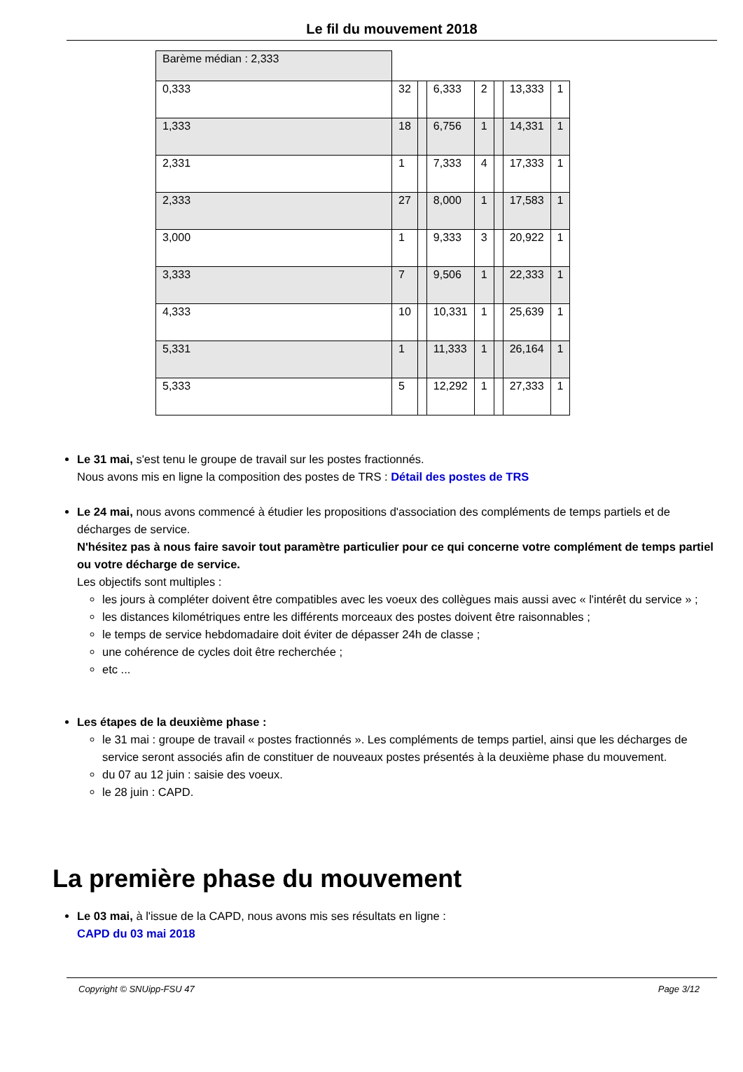Le fil du mouvement 2018
| Barème médian : 2,333 | | | | | | | |
| 0,333 | 32 | | 6,333 | 2 | | 13,333 | 1 |
| 1,333 | 18 | | 6,756 | 1 | | 14,331 | 1 |
| 2,331 | 1 | | 7,333 | 4 | | 17,333 | 1 |
| 2,333 | 27 | | 8,000 | 1 | | 17,583 | 1 |
| 3,000 | 1 | | 9,333 | 3 | | 20,922 | 1 |
| 3,333 | 7 | | 9,506 | 1 | | 22,333 | 1 |
| 4,333 | 10 | | 10,331 | 1 | | 25,639 | 1 |
| 5,331 | 1 | | 11,333 | 1 | | 26,164 | 1 |
| 5,333 | 5 | | 12,292 | 1 | | 27,333 | 1 |
Le 31 mai, s'est tenu le groupe de travail sur les postes fractionnés.
Nous avons mis en ligne la composition des postes de TRS : Détail des postes de TRS
Le 24 mai, nous avons commencé à étudier les propositions d'association des compléments de temps partiels et de décharges de service.
N'hésitez pas à nous faire savoir tout paramètre particulier pour ce qui concerne votre complément de temps partiel ou votre décharge de service.
Les objectifs sont multiples :
les jours à compléter doivent être compatibles avec les voeux des collègues mais aussi avec « l'intérêt du service » ;
les distances kilométriques entre les différents morceaux des postes doivent être raisonnables ;
le temps de service hebdomadaire doit éviter de dépasser 24h de classe ;
une cohérence de cycles doit être recherchée ;
etc ...
Les étapes de la deuxième phase :
le 31 mai : groupe de travail « postes fractionnés ». Les compléments de temps partiel, ainsi que les décharges de service seront associés afin de constituer de nouveaux postes présentés à la deuxième phase du mouvement.
du 07 au 12 juin : saisie des voeux.
le 28 juin : CAPD.
La première phase du mouvement
Le 03 mai, à l'issue de la CAPD, nous avons mis ses résultats en ligne :
CAPD du 03 mai 2018
Copyright © SNUipp-FSU 47 Page 3/12